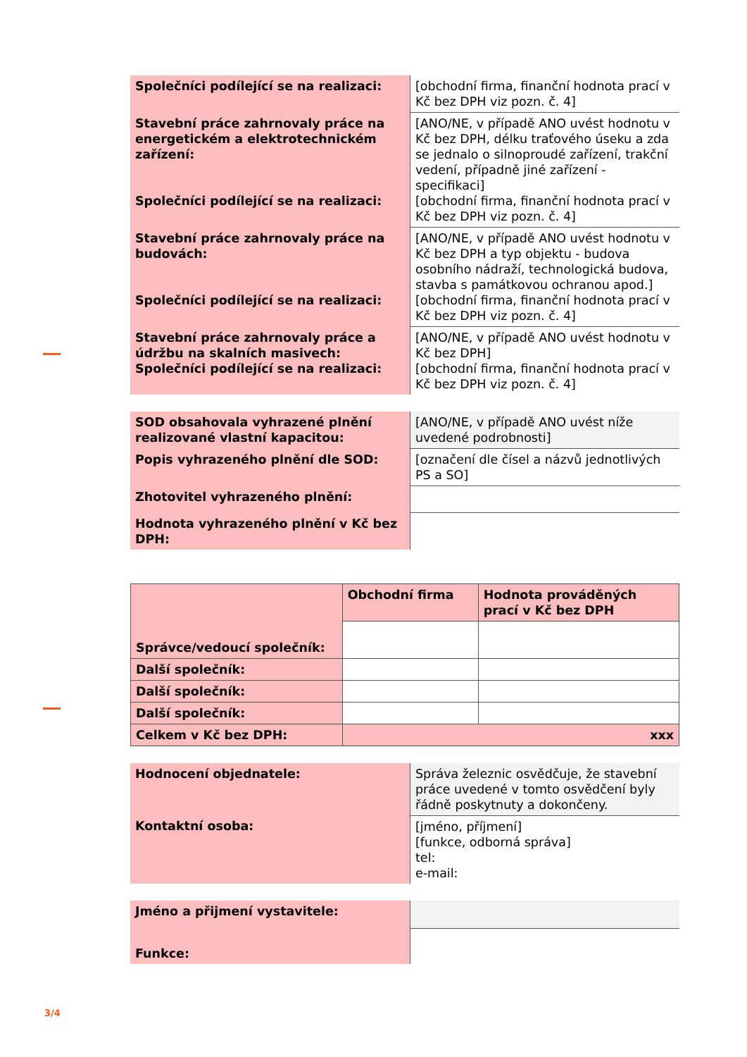| Společníci podílející se na realizaci: | [obchodní firma, finanční hodnota prací v Kč bez DPH viz pozn. č. 4] |
| Stavební práce zahrnovaly práce na energetickém a elektrotechnickém zařízení: Společníci podílející se na realizaci: | [ANO/NE, v případě ANO uvést hodnotu v Kč bez DPH, délku traťového úseku a zda se jednalo o silnoproudé zařízení, trakční vedení, případně jiné zařízení - specifikaci] [obchodní firma, finanční hodnota prací v Kč bez DPH viz pozn. č. 4] |
| Stavební práce zahrnovaly práce na budovách: Společníci podílející se na realizaci: | [ANO/NE, v případě ANO uvést hodnotu v Kč bez DPH a typ objektu - budova osobního nádraží, technologická budova, stavba s památkovou ochranou apod.] [obchodní firma, finanční hodnota prací v Kč bez DPH viz pozn. č. 4] |
| Stavební práce zahrnovaly práce a údržbu na skalních masivech: Společníci podílející se na realizaci: | [ANO/NE, v případě ANO uvést hodnotu v Kč bez DPH] [obchodní firma, finanční hodnota prací v Kč bez DPH viz pozn. č. 4] |
| SOD obsahovala vyhrazené plnění realizované vlastní kapacitou: | [ANO/NE, v případě ANO uvést níže uvedené podrobnosti] |
| Popis vyhrazeného plnění dle SOD: | [označení dle čísel a názvů jednotlivých PS a SO] |
| Zhotovitel vyhrazeného plnění: | |
| Hodnota vyhrazeného plnění v Kč bez DPH: | |
| Správce/vedoucí společník: | Obchodní firma | Hodnota prováděných prací v Kč bez DPH |
| Další společník: | | |
| Další společník: | | |
| Další společník: | | |
| Celkem v Kč bez DPH: | xxx | |
| Hodnocení objednatele: | Správa železnic osvědčuje, že stavební práce uvedené v tomto osvědčení byly řádně poskytnuty a dokončeny. |
| Kontaktní osoba: | [jméno, příjmení] [funkce, odborná správa] tel: e-mail: |
| Jméno a přijmení vystavitele: | |
| Funkce: | |
3/4